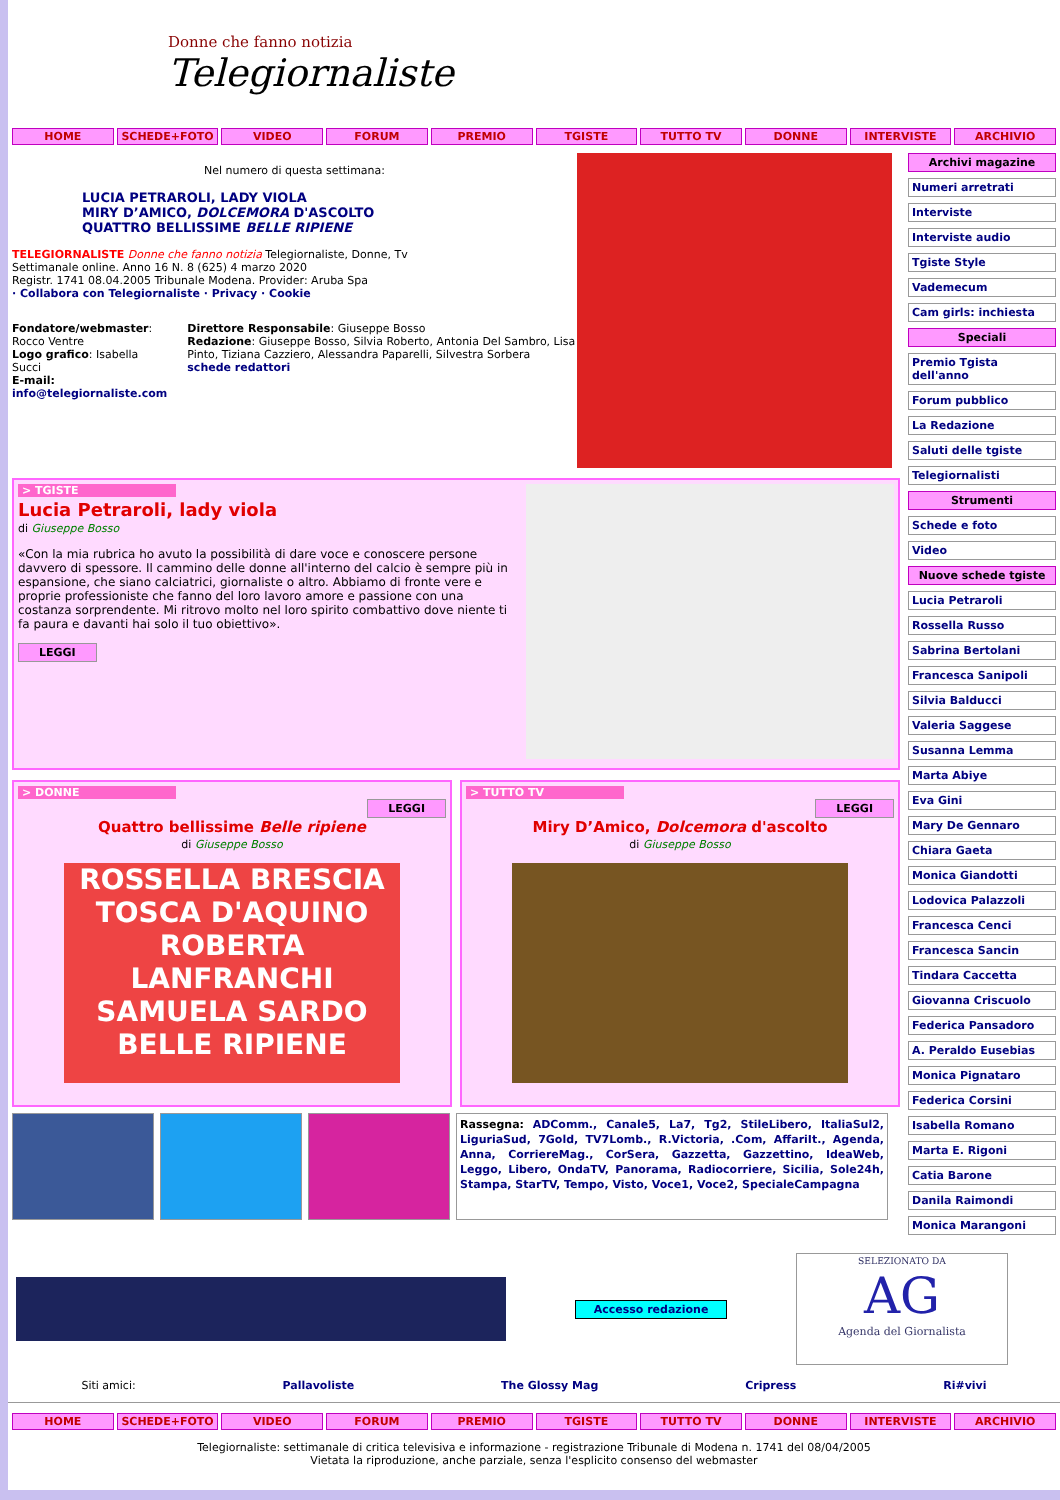Donne che fanno notizia
Telegiornaliste
HOME SCHEDE+FOTO VIDEO FORUM PREMIO TGISTE TUTTO TV DONNE INTERVISTE ARCHIVIO
Nel numero di questa settimana:
LUCIA PETRAROLI, LADY VIOLA
MIRY D’AMICO, DOLCEMORA D'ASCOLTO
QUATTRO BELLISSIME BELLE RIPIENE
TELEGIORNALISTE Donne che fanno notizia Telegiornaliste, Donne, Tv
Settimanale online. Anno 16 N. 8 (625) 4 marzo 2020
Registr. 1741 08.04.2005 Tribunale Modena. Provider: Aruba Spa
· Collabora con Telegiornaliste · Privacy · Cookie
Fondatore/webmaster: Rocco Ventre
Logo grafico: Isabella Succi
E-mail: info@telegiornaliste.com
Direttore Responsabile: Giuseppe Bosso
Redazione: Giuseppe Bosso, Silvia Roberto, Antonia Del Sambro, Lisa Pinto, Tiziana Cazziero, Alessandra Paparelli, Silvestra Sorbera
schede redattori
> TGISTE
Lucia Petraroli, lady viola
di Giuseppe Bosso
«Con la mia rubrica ho avuto la possibilità di dare voce e conoscere persone davvero di spessore. Il cammino delle donne all'interno del calcio è sempre più in espansione, che siano calciatrici, giornaliste o altro. Abbiamo di fronte vere e proprie professioniste che fanno del loro lavoro amore e passione con una costanza sorprendente. Mi ritrovo molto nel loro spirito combattivo dove niente ti fa paura e davanti hai solo il tuo obiettivo».
LEGGI
> DONNE
LEGGI
Quattro bellissime Belle ripiene
di Giuseppe Bosso
ROSSELLA BRESCIA TOSCA D'AQUINO ROBERTA LANFRANCHI SAMUELA SARDO
BELLE RIPIENE
> TUTTO TV
LEGGI
Miry D’Amico, Dolcemora d'ascolto
di Giuseppe Bosso
Rassegna: ADComm., Canale5, La7, Tg2, StileLibero, ItaliaSul2, LiguriaSud, 7Gold, TV7Lomb., R.Victoria, .Com, AffariIt., Agenda, Anna, CorriereMag., CorSera, Gazzetta, Gazzettino, IdeaWeb, Leggo, Libero, OndaTV, Panorama, Radiocorriere, Sicilia, Sole24h, Stampa, StarTV, Tempo, Visto, Voce1, Voce2, SpecialeCampagna
Archivi magazine
Numeri arretrati
Interviste
Interviste audio
Tgiste Style
Vademecum
Cam girls: inchiesta
Speciali
Premio Tgista dell'anno
Forum pubblico
La Redazione
Saluti delle tgiste
Telegiornalisti
Strumenti
Schede e foto
Video
Nuove schede tgiste
Lucia Petraroli
Rossella Russo
Sabrina Bertolani
Francesca Sanipoli
Silvia Balducci
Valeria Saggese
Susanna Lemma
Marta Abiye
Eva Gini
Mary De Gennaro
Chiara Gaeta
Monica Giandotti
Lodovica Palazzoli
Francesca Cenci
Francesca Sancin
Tindara Caccetta
Giovanna Criscuolo
Federica Pansadoro
A. Peraldo Eusebias
Monica Pignataro
Federica Corsini
Isabella Romano
Marta E. Rigoni
Catia Barone
Danila Raimondi
Monica Marangoni
Accesso redazione
SELEZIONATO DA
AG
Agenda del Giornalista
Siti amici: Pallavoliste The Glossy Mag Cripress Ri#vivi
HOME SCHEDE+FOTO VIDEO FORUM PREMIO TGISTE TUTTO TV DONNE INTERVISTE ARCHIVIO
Telegiornaliste: settimanale di critica televisiva e informazione - registrazione Tribunale di Modena n. 1741 del 08/04/2005
Vietata la riproduzione, anche parziale, senza l'esplicito consenso del webmaster